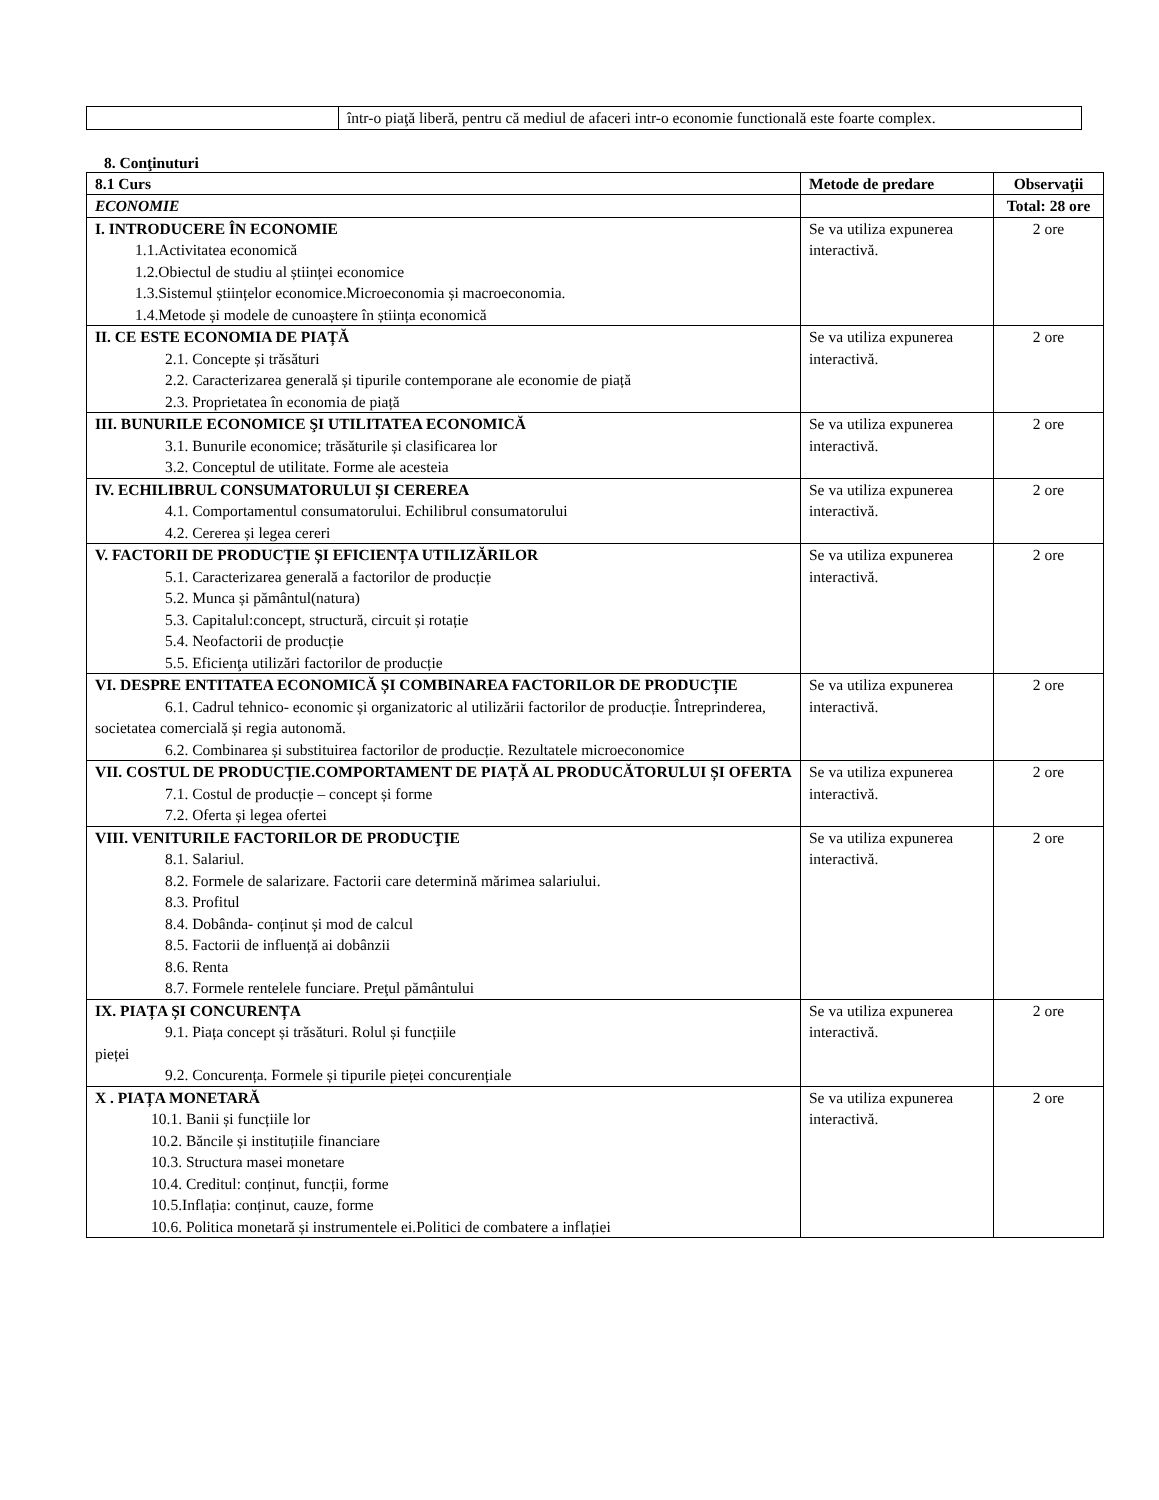| | într-o piaţă liberă, pentru că mediul de afaceri intr-o economie functională este foarte complex. |
8. Conţinuturi
| 8.1 Curs | Metode de predare | Observaţii |
| --- | --- | --- |
| ECONOMIE | | Total: 28 ore |
| I. INTRODUCERE ÎN ECONOMIE 1.1.Activitatea economică 1.2.Obiectul de studiu al științei economice 1.3.Sistemul științelor economice.Microeconomia și macroeconomia. 1.4.Metode și modele de cunoaștere în știința economică | Se va utiliza expunerea interactivă. | 2 ore |
| II. CE ESTE ECONOMIA DE PIAȚĂ 2.1. Concepte și trăsături 2.2. Caracterizarea generală și tipurile contemporane ale economie de piață 2.3. Proprietatea în economia de piață | Se va utiliza expunerea interactivă. | 2 ore |
| III. BUNURILE ECONOMICE ŞI UTILITATEA ECONOMICĂ 3.1. Bunurile economice; trăsăturile și clasificarea lor 3.2. Conceptul de utilitate. Forme ale acesteia | Se va utiliza expunerea interactivă. | 2 ore |
| IV. ECHILIBRUL CONSUMATORULUI ȘI CEREREA 4.1. Comportamentul consumatorului. Echilibrul consumatorului 4.2. Cererea și legea cereri | Se va utiliza expunerea interactivă. | 2 ore |
| V. FACTORII DE PRODUCȚIE ȘI EFICIENȚA UTILIZĂRILOR 5.1. Caracterizarea generală a factorilor de producție 5.2. Munca și pământul(natura) 5.3. Capitalul:concept, structură, circuit și rotație 5.4. Neofactorii de producție 5.5. Eficienţa utilizări factorilor de producție | Se va utiliza expunerea interactivă. | 2 ore |
| VI. DESPRE ENTITATEA ECONOMICĂ ȘI COMBINAREA FACTORILOR DE PRODUCȚIE 6.1. Cadrul tehnico- economic și organizatoric al utilizării factorilor de producție. Întreprinderea, societatea comercială și regia autonomă. 6.2. Combinarea și substituirea factorilor de producție. Rezultatele microeconomice | Se va utiliza expunerea interactivă. | 2 ore |
| VII. COSTUL DE PRODUCȚIE.COMPORTAMENT DE PIAȚĂ AL PRODUCĂTORULUI ȘI OFERTA 7.1. Costul de producție – concept și forme 7.2. Oferta și legea ofertei | Se va utiliza expunerea interactivă. | 2 ore |
| VIII. VENITURILE FACTORILOR DE PRODUCŢIE 8.1. Salariul. 8.2. Formele de salarizare. Factorii care determină mărimea salariului. 8.3. Profitul 8.4. Dobânda- conținut și mod de calcul 8.5. Factorii de influență ai dobânzii 8.6. Renta 8.7. Formele rentelele funciare. Preţul pământului | Se va utiliza expunerea interactivă. | 2 ore |
| IX. PIAȚA ȘI CONCURENȚA 9.1. Piața concept și trăsături. Rolul și funcțiile pieței 9.2. Concurența. Formele și tipurile pieței concurențiale | Se va utiliza expunerea interactivă. | 2 ore |
| X . PIAȚA MONETARĂ 10.1. Banii și funcțiile lor 10.2. Băncile și instituțiile financiare 10.3. Structura masei monetare 10.4. Creditul: conținut, funcții, forme 10.5.Inflația: conținut, cauze, forme 10.6. Politica monetară și instrumentele ei.Politici de combatere a inflației | Se va utiliza expunerea interactivă. | 2 ore |